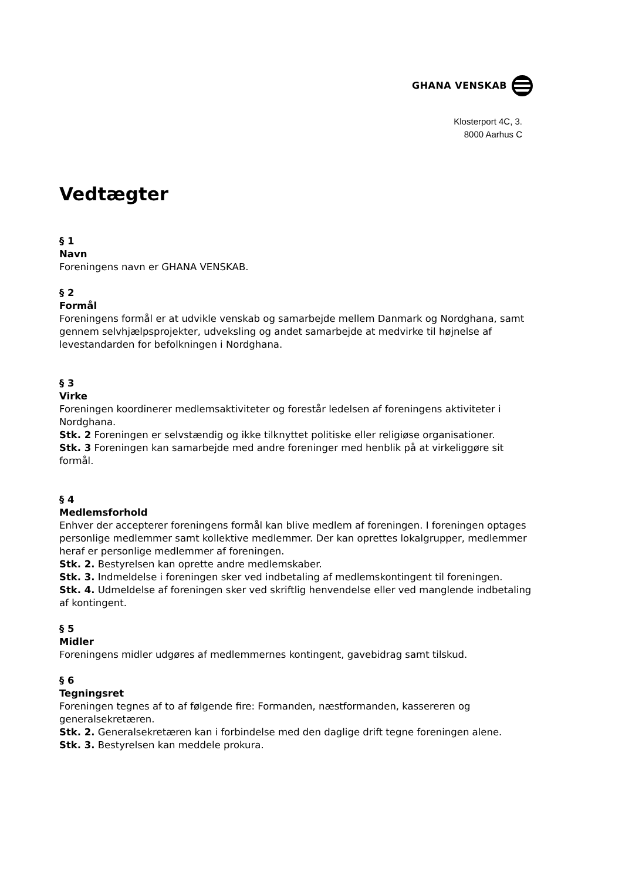GHANA VENSKAB
Klosterport 4C, 3.
8000 Aarhus C
Vedtægter
§ 1
Navn
Foreningens navn er GHANA VENSKAB.
§ 2
Formål
Foreningens formål er at udvikle venskab og samarbejde mellem Danmark og Nordghana, samt gennem selvhjælpsprojekter, udveksling og andet samarbejde at medvirke til højnelse af levestandarden for befolkningen i Nordghana.
§ 3
Virke
Foreningen koordinerer medlemsaktiviteter og forestår ledelsen af foreningens aktiviteter i Nordghana.
Stk. 2 Foreningen er selvstændig og ikke tilknyttet politiske eller religiøse organisationer.
Stk. 3 Foreningen kan samarbejde med andre foreninger med henblik på at virkeliggøre sit formål.
§ 4
Medlemsforhold
Enhver der accepterer foreningens formål kan blive medlem af foreningen. I foreningen optages personlige medlemmer samt kollektive medlemmer. Der kan oprettes lokalgrupper, medlemmer heraf er personlige medlemmer af foreningen.
Stk. 2. Bestyrelsen kan oprette andre medlemskaber.
Stk. 3. Indmeldelse i foreningen sker ved indbetaling af medlemskontingent til foreningen.
Stk. 4. Udmeldelse af foreningen sker ved skriftlig henvendelse eller ved manglende indbetaling af kontingent.
§ 5
Midler
Foreningens midler udgøres af medlemmernes kontingent, gavebidrag samt tilskud.
§ 6
Tegningsret
Foreningen tegnes af to af følgende fire: Formanden, næstformanden, kassereren og generalsekretæren.
Stk. 2. Generalsekretæren kan i forbindelse med den daglige drift tegne foreningen alene.
Stk. 3. Bestyrelsen kan meddele prokura.